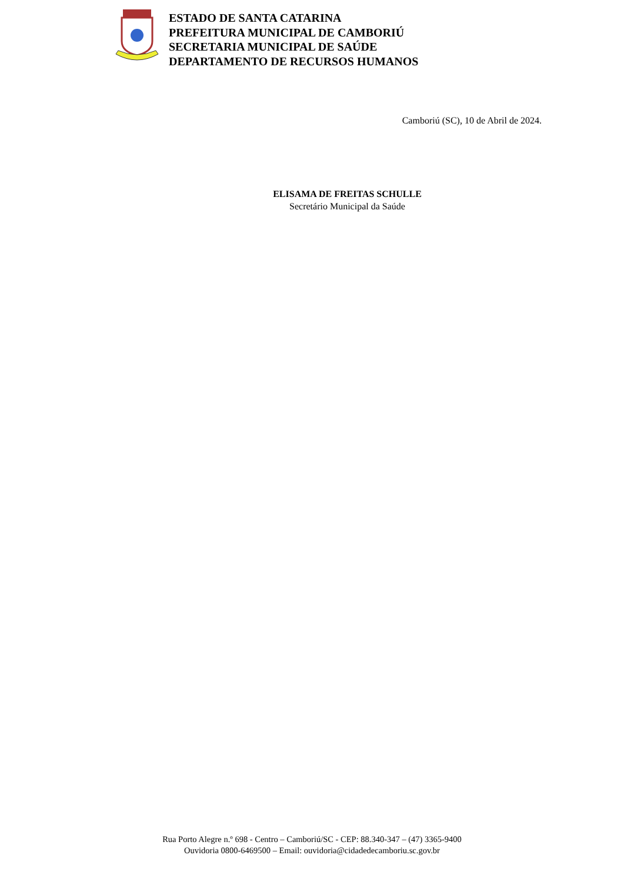ESTADO DE SANTA CATARINA
PREFEITURA MUNICIPAL DE CAMBORIÚ
SECRETARIA MUNICIPAL DE SAÚDE
DEPARTAMENTO DE RECURSOS HUMANOS
Camboriú (SC), 10 de Abril de 2024.
ELISAMA DE FREITAS SCHULLE
Secretário Municipal da Saúde
Rua Porto Alegre n.º 698 - Centro – Camboriú/SC - CEP: 88.340-347 – (47) 3365-9400
Ouvidoria 0800-6469500 – Email: ouvidoria@cidadedecamboriu.sc.gov.br